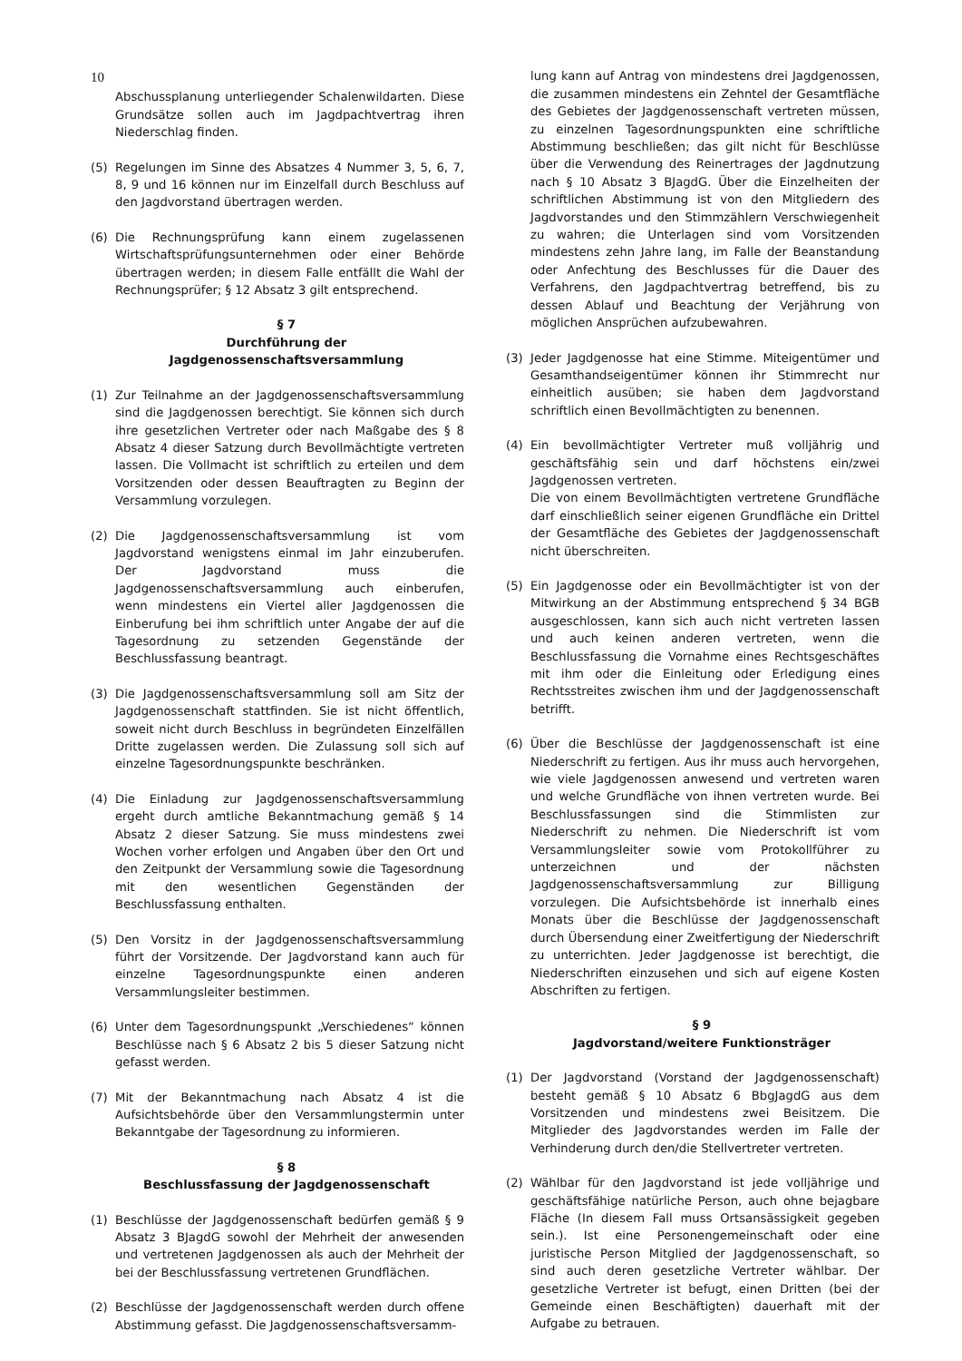10
Abschussplanung unterliegender Schalenwildarten. Diese Grundsätze sollen auch im Jagdpachtvertrag ihren Niederschlag finden.
(5) Regelungen im Sinne des Absatzes 4 Nummer 3, 5, 6, 7, 8, 9 und 16 können nur im Einzelfall durch Beschluss auf den Jagdvorstand übertragen werden.
(6) Die Rechnungsprüfung kann einem zugelassenen Wirtschaftsprüfungsunternehmen oder einer Behörde übertragen werden; in diesem Falle entfällt die Wahl der Rechnungsprüfer; § 12 Absatz 3 gilt entsprechend.
§ 7
Durchführung der Jagdgenossenschaftsversammlung
(1) Zur Teilnahme an der Jagdgenossenschaftsversammlung sind die Jagdgenossen berechtigt. Sie können sich durch ihre gesetzlichen Vertreter oder nach Maßgabe des § 8 Absatz 4 dieser Satzung durch Bevollmächtigte vertreten lassen. Die Vollmacht ist schriftlich zu erteilen und dem Vorsitzenden oder dessen Beauftragten zu Beginn der Versammlung vorzulegen.
(2) Die Jagdgenossenschaftsversammlung ist vom Jagdvorstand wenigstens einmal im Jahr einzuberufen. Der Jagdvorstand muss die Jagdgenossenschaftsversammlung auch einberufen, wenn mindestens ein Viertel aller Jagdgenossen die Einberufung bei ihm schriftlich unter Angabe der auf die Tagesordnung zu setzenden Gegenstände der Beschlussfassung beantragt.
(3) Die Jagdgenossenschaftsversammlung soll am Sitz der Jagdgenossenschaft stattfinden. Sie ist nicht öffentlich, soweit nicht durch Beschluss in begründeten Einzelfällen Dritte zugelassen werden. Die Zulassung soll sich auf einzelne Tagesordnungspunkte beschränken.
(4) Die Einladung zur Jagdgenossenschaftsversammlung ergeht durch amtliche Bekanntmachung gemäß § 14 Absatz 2 dieser Satzung. Sie muss mindestens zwei Wochen vorher erfolgen und Angaben über den Ort und den Zeitpunkt der Versammlung sowie die Tagesordnung mit den wesentlichen Gegenständen der Beschlussfassung enthalten.
(5) Den Vorsitz in der Jagdgenossenschaftsversammlung führt der Vorsitzende. Der Jagdvorstand kann auch für einzelne Tagesordnungspunkte einen anderen Versammlungsleiter bestimmen.
(6) Unter dem Tagesordnungspunkt „Verschiedenes“ können Beschlüsse nach § 6 Absatz 2 bis 5 dieser Satzung nicht gefasst werden.
(7) Mit der Bekanntmachung nach Absatz 4 ist die Aufsichtsbehörde über den Versammlungstermin unter Bekanntgabe der Tagesordnung zu informieren.
§ 8
Beschlussfassung der Jagdgenossenschaft
(1) Beschlüsse der Jagdgenossenschaft bedürfen gemäß § 9 Absatz 3 BJagdG sowohl der Mehrheit der anwesenden und vertretenen Jagdgenossen als auch der Mehrheit der bei der Beschlussfassung vertretenen Grundflächen.
(2) Beschlüsse der Jagdgenossenschaft werden durch offene Abstimmung gefasst. Die Jagdgenossenschaftsversamm-
lung kann auf Antrag von mindestens drei Jagdgenossen, die zusammen mindestens ein Zehntel der Gesamtfläche des Gebietes der Jagdgenossenschaft vertreten müssen, zu einzelnen Tagesordnungspunkten eine schriftliche Abstimmung beschließen; das gilt nicht für Beschlüsse über die Verwendung des Reinertrages der Jagdnutzung nach § 10 Absatz 3 BJagdG. Über die Einzelheiten der schriftlichen Abstimmung ist von den Mitgliedern des Jagdvorstandes und den Stimmzählern Verschwiegenheit zu wahren; die Unterlagen sind vom Vorsitzenden mindestens zehn Jahre lang, im Falle der Beanstandung oder Anfechtung des Beschlusses für die Dauer des Verfahrens, den Jagdpachtvertrag betreffend, bis zu dessen Ablauf und Beachtung der Verjährung von möglichen Ansprüchen aufzubewahren.
(3) Jeder Jagdgenosse hat eine Stimme. Miteigentümer und Gesamthandseigentümer können ihr Stimmrecht nur einheitlich ausüben; sie haben dem Jagdvorstand schriftlich einen Bevollmächtigten zu benennen.
(4) Ein bevollmächtigter Vertreter muß volljährig und geschäftsfähig sein und darf höchstens ein/zwei Jagdgenossen vertreten.
Die von einem Bevollmächtigten vertretene Grundfläche darf einschließlich seiner eigenen Grundfläche ein Drittel der Gesamtfläche des Gebietes der Jagdgenossenschaft nicht überschreiten.
(5) Ein Jagdgenosse oder ein Bevollmächtigter ist von der Mitwirkung an der Abstimmung entsprechend § 34 BGB ausgeschlossen, kann sich auch nicht vertreten lassen und auch keinen anderen vertreten, wenn die Beschlussfassung die Vornahme eines Rechtsgeschäftes mit ihm oder die Einleitung oder Erledigung eines Rechtsstreites zwischen ihm und der Jagdgenossenschaft betrifft.
(6) Über die Beschlüsse der Jagdgenossenschaft ist eine Niederschrift zu fertigen. Aus ihr muss auch hervorgehen, wie viele Jagdgenossen anwesend und vertreten waren und welche Grundfläche von ihnen vertreten wurde. Bei Beschlussfassungen sind die Stimmlisten zur Niederschrift zu nehmen. Die Niederschrift ist vom Versammlungsleiter sowie vom Protokollführer zu unterzeichnen und der nächsten Jagdgenossenschaftsversammlung zur Billigung vorzulegen. Die Aufsichtsbehörde ist innerhalb eines Monats über die Beschlüsse der Jagdgenossenschaft durch Übersendung einer Zweitfertigung der Niederschrift zu unterrichten. Jeder Jagdgenosse ist berechtigt, die Niederschriften einzusehen und sich auf eigene Kosten Abschriften zu fertigen.
§ 9
Jagdvorstand/weitere Funktionsträger
(1) Der Jagdvorstand (Vorstand der Jagdgenossenschaft) besteht gemäß § 10 Absatz 6 BbgJagdG aus dem Vorsitzenden und mindestens zwei Beisitzem. Die Mitglieder des Jagdvorstandes werden im Falle der Verhinderung durch den/die Stellvertreter vertreten.
(2) Wählbar für den Jagdvorstand ist jede volljährige und geschäftsfähige natürliche Person, auch ohne bejagbare Fläche (In diesem Fall muss Ortsansässigkeit gegeben sein.). Ist eine Personengemeinschaft oder eine juristische Person Mitglied der Jagdgenossenschaft, so sind auch deren gesetzliche Vertreter wählbar. Der gesetzliche Vertreter ist befugt, einen Dritten (bei der Gemeinde einen Beschäftigten) dauerhaft mit der Aufgabe zu betrauen.